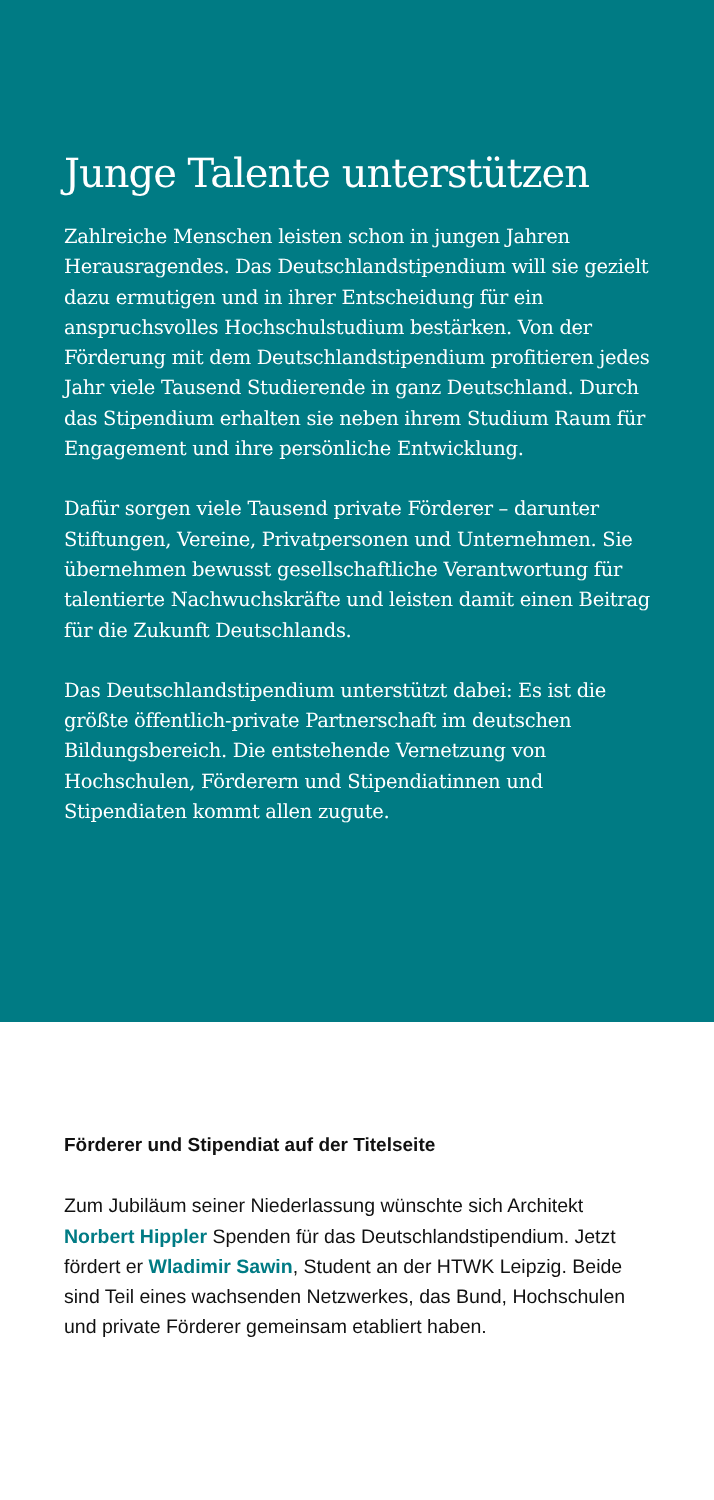Junge Talente unterstützen
Zahlreiche Menschen leisten schon in jungen Jahren Herausragendes. Das Deutschlandstipendium will sie gezielt dazu ermutigen und in ihrer Entscheidung für ein anspruchsvolles Hochschulstudium bestärken. Von der Förderung mit dem Deutschlandstipendium profitieren jedes Jahr viele Tausend Studierende in ganz Deutschland. Durch das Stipendium erhalten sie neben ihrem Studium Raum für Engagement und ihre persönliche Entwicklung.
Dafür sorgen viele Tausend private Förderer – darunter Stiftungen, Vereine, Privatpersonen und Unternehmen. Sie übernehmen bewusst gesellschaftliche Verantwortung für talentierte Nachwuchskräfte und leisten damit einen Beitrag für die Zukunft Deutschlands.
Das Deutschlandstipendium unterstützt dabei: Es ist die größte öffentlich-private Partnerschaft im deutschen Bildungsbereich. Die entstehende Vernetzung von Hochschulen, Förderern und Stipendiatinnen und Stipendiaten kommt allen zugute.
Förderer und Stipendiat auf der Titelseite
Zum Jubiläum seiner Niederlassung wünschte sich Architekt Norbert Hippler Spenden für das Deutschlandstipendium. Jetzt fördert er Wladimir Sawin, Student an der HTWK Leipzig. Beide sind Teil eines wachsenden Netzwerkes, das Bund, Hochschulen und private Förderer gemeinsam etabliert haben.